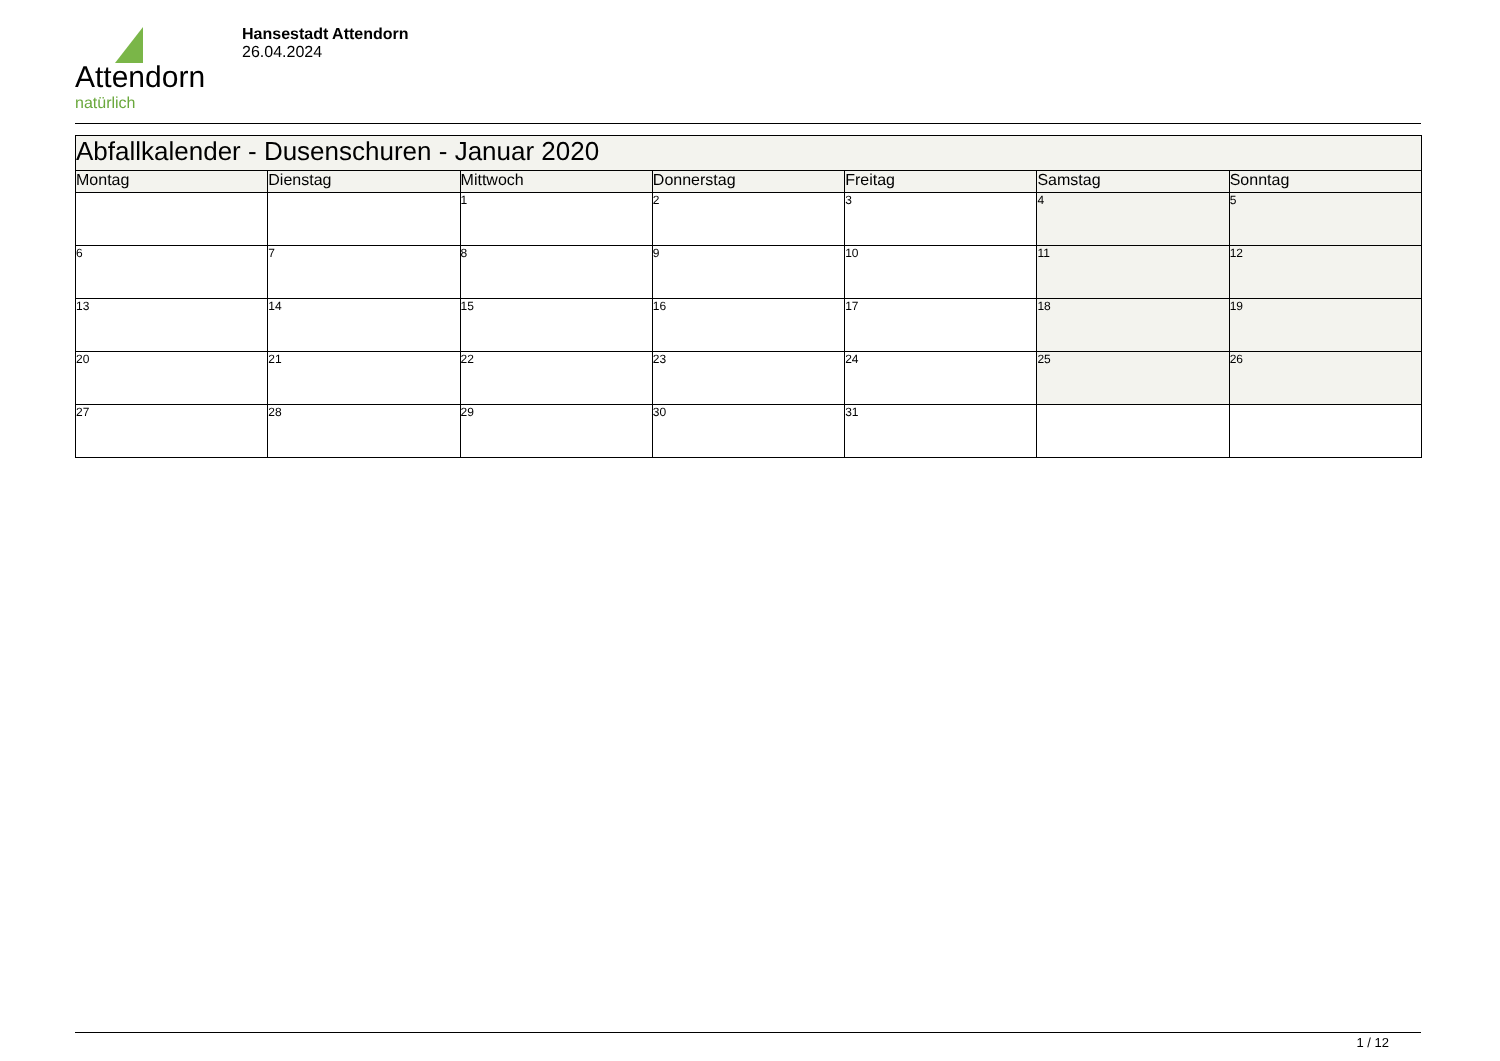Attendorn
natürlich
Hansestadt Attendorn
26.04.2024
| Abfallkalender - Dusenschuren - Januar 2020 | | | | | | |
| Montag | Dienstag | Mittwoch | Donnerstag | Freitag | Samstag | Sonntag |
| | | 1 | 2 | 3 | 4 | 5 |
| 6 | 7 | 8 | 9 | 10 | 11 | 12 |
| 13 | 14 | 15 | 16 | 17 | 18 | 19 |
| 20 | 21 | 22 | 23 | 24 | 25 | 26 |
| 27 | 28 | 29 | 30 | 31 | | |
1 / 12